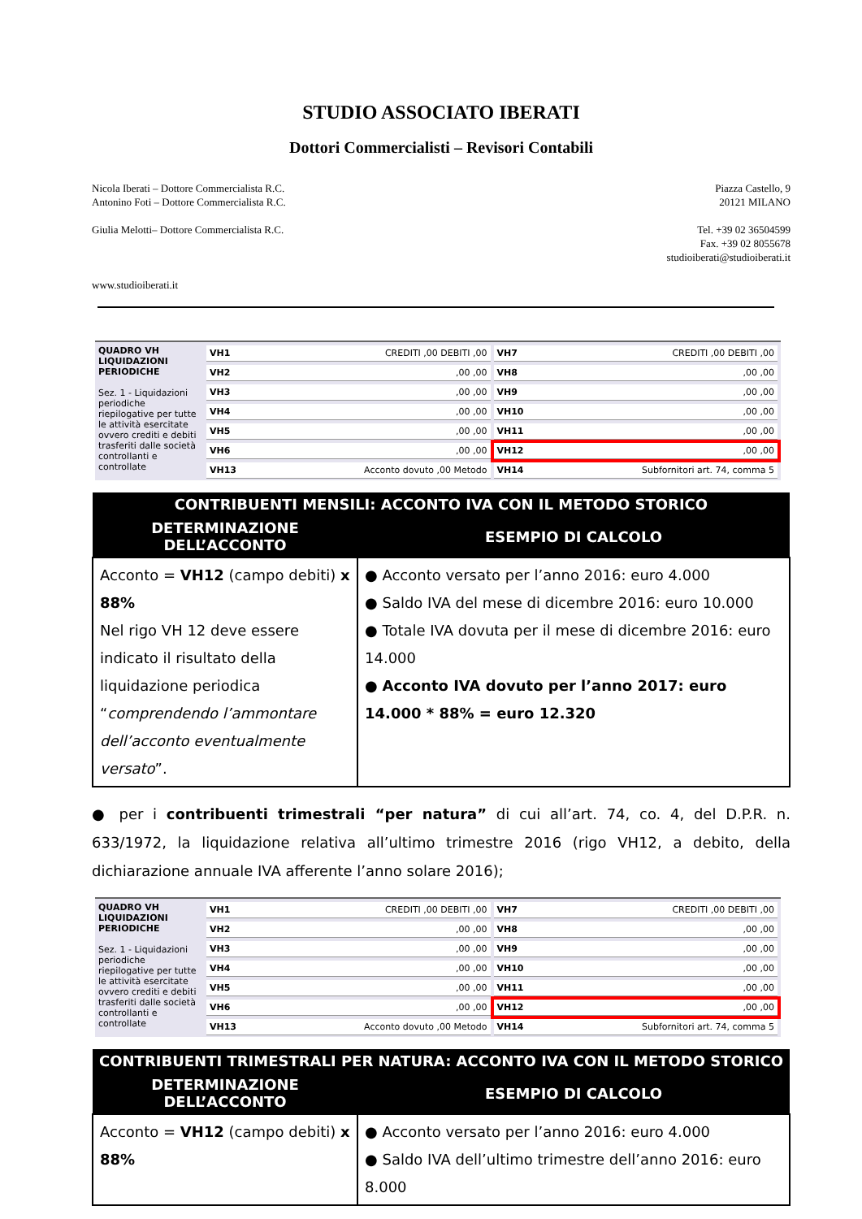STUDIO ASSOCIATO IBERATI
Dottori Commercialisti – Revisori Contabili
Nicola Iberati – Dottore Commercialista R.C.
Antonino Foti – Dottore Commercialista R.C.
Giulia Melotti– Dottore Commercialista R.C.
www.studioiberati.it
Piazza Castello, 9
20121 MILANO
Tel. +39 02 36504599
Fax. +39 02 8055678
studioiberati@studioiberati.it
QUADRO VH
LIQUIDAZIONI PERIODICHE
Sez. 1 - Liquidazioni periodiche riepilogative per tutte le attività esercitate ovvero crediti e debiti trasferiti dalle società controllanti e controllate
VH1 CREDITI ,00 DEBITI ,00
VH7 CREDITI ,00 DEBITI ,00
VH2 ,00 ,00
VH8 ,00 ,00
VH3 ,00 ,00
VH9 ,00 ,00
VH4 ,00 ,00
VH10 ,00 ,00
VH5 ,00 ,00
VH11 ,00 ,00
VH6 ,00 ,00
VH12 ,00 ,00
VH13 Acconto dovuto ,00 Metodo
VH14 Subfornitori art. 74, comma 5
| CONTRIBUENTI MENSILI: ACCONTO IVA CON IL METODO STORICO | |
| --- | --- |
| DETERMINAZIONE DELL’ACCONTO | ESEMPIO DI CALCOLO |
| Acconto = VH12 (campo debiti) x 88% Nel rigo VH 12 deve essere indicato il risultato della liquidazione periodica “ comprendendo l’ammontare dell’acconto eventualmente versato ”. | ● Acconto versato per l’anno 2016: euro 4.000 ● Saldo IVA del mese di dicembre 2016: euro 10.000 ● Totale IVA dovuta per il mese di dicembre 2016: euro 14.000 ● Acconto IVA dovuto per l’anno 2017: euro 14.000 * 88% = euro 12.320 |
● per i contribuenti trimestrali “per natura” di cui all’art. 74, co. 4, del D.P.R. n. 633/1972, la liquidazione relativa all’ultimo trimestre 2016 (rigo VH12, a debito, della dichiarazione annuale IVA afferente l’anno solare 2016);
QUADRO VH
LIQUIDAZIONI PERIODICHE
Sez. 1 - Liquidazioni periodiche riepilogative per tutte le attività esercitate ovvero crediti e debiti trasferiti dalle società controllanti e controllate
VH1 CREDITI ,00 DEBITI ,00
VH7 CREDITI ,00 DEBITI ,00
VH2 ,00 ,00
VH8 ,00 ,00
VH3 ,00 ,00
VH9 ,00 ,00
VH4 ,00 ,00
VH10 ,00 ,00
VH5 ,00 ,00
VH11 ,00 ,00
VH6 ,00 ,00
VH12 ,00 ,00
VH13 Acconto dovuto ,00 Metodo
VH14 Subfornitori art. 74, comma 5
| CONTRIBUENTI TRIMESTRALI PER NATURA: ACCONTO IVA CON IL METODO STORICO | |
| --- | --- |
| DETERMINAZIONE DELL’ACCONTO | ESEMPIO DI CALCOLO |
| Acconto = VH12 (campo debiti) x 88% | ● Acconto versato per l’anno 2016: euro 4.000 ● Saldo IVA dell’ultimo trimestre dell’anno 2016: euro 8.000 |